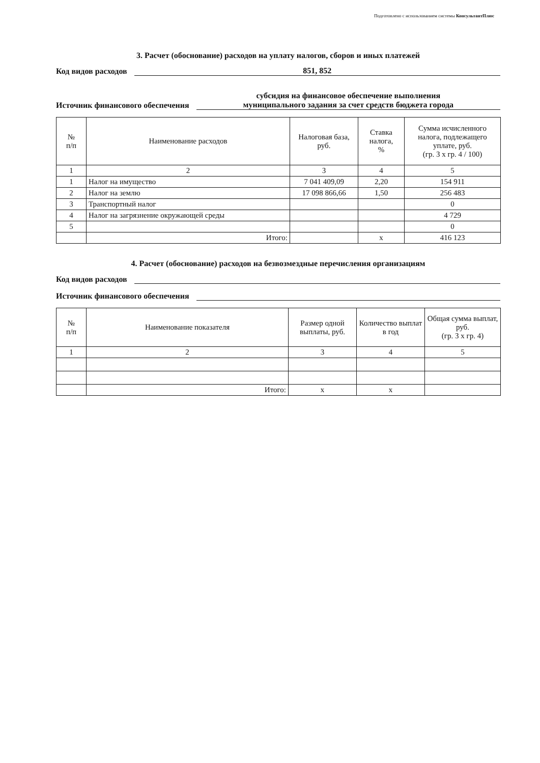Подготовлено с использованием системы КонсультантПлюс
3. Расчет (обоснование) расходов на уплату налогов, сборов и иных платежей
Код видов расходов 851, 852
Источник финансового обеспечения субсидия на финансовое обеспечение выполнения
муниципального задания за счет средств бюджета города
| № п/п | Наименование расходов | Налоговая база, руб. | Ставка налога, % | Сумма исчисленного налога, подлежащего уплате, руб. (гр. 3 x гр. 4 / 100) |
| --- | --- | --- | --- | --- |
| 1 | 2 | 3 | 4 | 5 |
| 1 | Налог на имущество | 7 041 409,09 | 2,20 | 154 911 |
| 2 | Налог на землю | 17 098 866,66 | 1,50 | 256 483 |
| 3 | Транспортный налог | | | 0 |
| 4 | Налог на загрязнение окружающей среды | | | 4 729 |
| 5 | | | | 0 |
| | Итого: | | x | 416 123 |
4. Расчет (обоснование) расходов на безвозмездные перечисления организациям
Код видов расходов
Источник финансового обеспечения
| № п/п | Наименование показателя | Размер одной выплаты, руб. | Количество выплат в год | Общая сумма выплат, руб. (гр. 3 x гр. 4) |
| --- | --- | --- | --- | --- |
| 1 | 2 | 3 | 4 | 5 |
| | Итого: | x | x | |